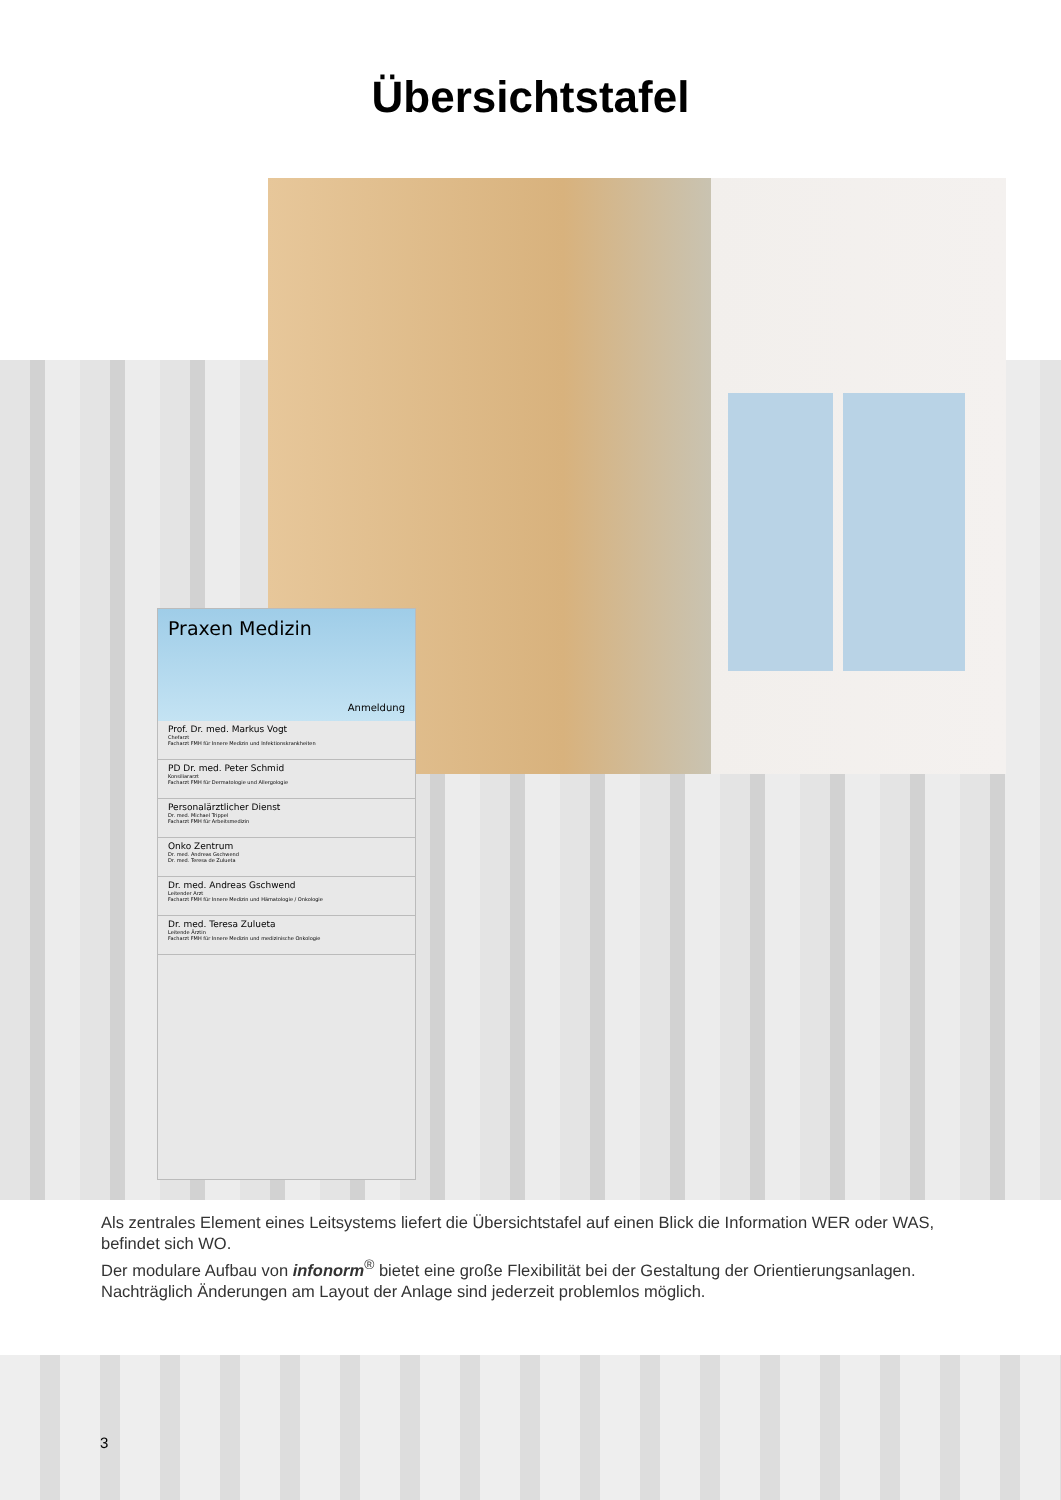Übersichtstafel
Praxen Medizin
Anmeldung
Prof. Dr. med. Markus Vogt
Chefarzt
Facharzt FMH für Innere Medizin und Infektionskrankheiten
PD Dr. med. Peter Schmid
Konsiliararzt
Facharzt FMH für Dermatologie und Allergologie
Personalärztlicher Dienst
Dr. med. Michael Trippel
Facharzt FMH für Arbeitsmedizin
Onko Zentrum
Dr. med. Andreas Gschwend
Dr. med. Teresa de Zulueta
Dr. med. Andreas Gschwend
Leitender Arzt
Facharzt FMH für Innere Medizin und Hämatologie / Onkologie
Dr. med. Teresa Zulueta
Leitende Ärztin
Facharzt FMH für Innere Medizin und medizinische Onkologie
Als zentrales Element eines Leitsystems liefert die Übersichtstafel auf einen Blick die Information WER oder WAS, befindet sich WO.
Der modulare Aufbau von infonorm<sup>®</sup> bietet eine große Flexibilität bei der Gestaltung der Orientierungsanlagen.
Nachträglich Änderungen am Layout der Anlage sind jederzeit problemlos möglich.
3